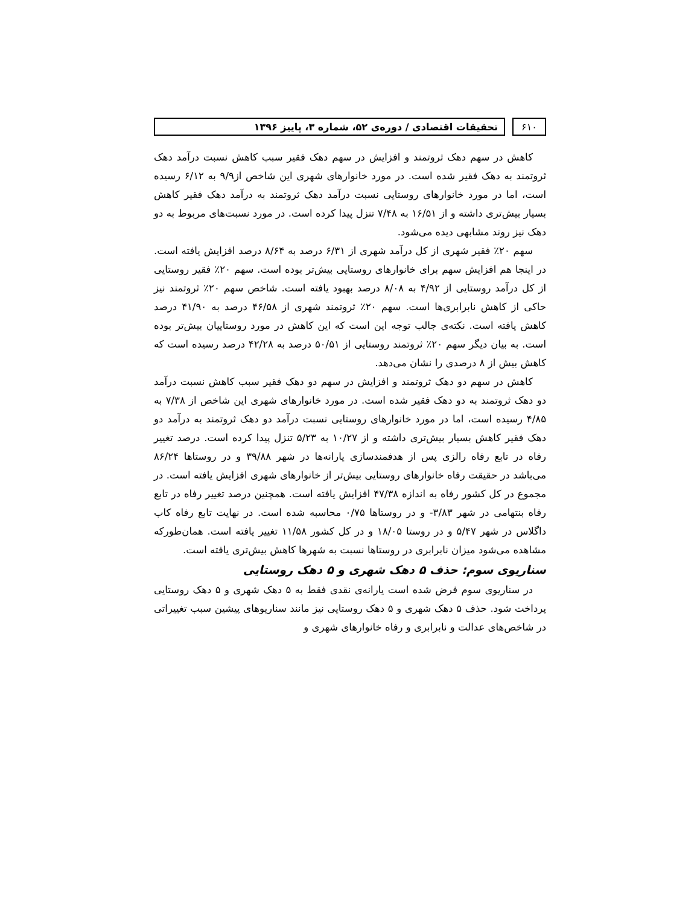۶۱۰ تحقیقات اقتصادی / دوره‌ی ۵۲، شماره ۳، پاییز ۱۳۹۶
کاهش در سهم دهک ثروتمند و افزایش در سهم دهک فقیر سبب کاهش نسبت درآمد دهک ثروتمند به دهک فقیر شده است. در مورد خانوارهای شهری این شاخص از۹/۹ به ۶/۱۲ رسیده است، اما در مورد خانوارهای روستایی نسبت درآمد دهک ثروتمند به درآمد دهک فقیر کاهش بسیار بیش‌تری داشته و از ۱۶/۵۱ به ۷/۴۸ تنزل پیدا کرده است. در مورد نسبت‌های مربوط به دو دهک نیز روند مشابهی دیده می‌شود.
سهم ۲۰٪ فقیر شهری از کل درآمد شهری از ۶/۳۱ درصد به ۸/۶۴ درصد افزایش یافته است. در اینجا هم افزایش سهم برای خانوارهای روستایی بیش‌تر بوده است. سهم ۲۰٪ فقیر روستایی از کل درآمد روستایی از ۴/۹۲ به ۸/۰۸ درصد بهبود یافته است. شاخص سهم ۲۰٪ ثروتمند نیز حاکی از کاهش نابرابری‌ها است. سهم ۲۰٪ ثروتمند شهری از ۴۶/۵۸ درصد به ۴۱/۹۰ درصد کاهش یافته است. نکته‌ی جالب توجه این است که این کاهش در مورد روستاییان بیش‌تر بوده است. به بیان دیگر سهم ۲۰٪ ثروتمند روستایی از ۵۰/۵۱ درصد به ۴۲/۲۸ درصد رسیده است که کاهش بیش از ۸ درصدی را نشان می‌دهد.
کاهش در سهم دو دهک ثروتمند و افزایش در سهم دو دهک فقیر سبب کاهش نسبت درآمد دو دهک ثروتمند به دو دهک فقیر شده است. در مورد خانوارهای شهری این شاخص از ۷/۳۸ به ۴/۸۵ رسیده است، اما در مورد خانوارهای روستایی نسبت درآمد دو دهک ثروتمند به درآمد دو دهک فقیر کاهش بسیار بیش‌تری داشته و از ۱۰/۲۷ به ۵/۲۳ تنزل پیدا کرده است. درصد تغییر رفاه در تابع رفاه رالزی پس از هدفمندسازی یارانه‌ها در شهر ۳۹/۸۸ و در روستاها ۸۶/۲۴ می‌باشد در حقیقت رفاه خانوارهای روستایی بیش‌تر از خانوارهای شهری افزایش یافته است. در مجموع در کل کشور رفاه به اندازه ۴۷/۳۸ افزایش یافته است. همچنین درصد تغییر رفاه در تابع رفاه بنتهامی در شهر ۳/۸۳- و در روستاها ۰/۷۵ محاسبه شده است. در نهایت تابع رفاه کاب داگلاس در شهر ۵/۴۷ و در روستا ۱۸/۰۵ و در کل کشور ۱۱/۵۸ تغییر یافته است. همان‌طورکه مشاهده می‌شود میزان نابرابری در روستاها نسبت به شهرها کاهش بیش‌تری یافته است.
سناریوی سوم: حذف ۵ دهک شهری و ۵ دهک روستایی
در سناریوی سوم فرض شده است یارانه‌ی نقدی فقط به ۵ دهک شهری و ۵ دهک روستایی پرداخت شود. حذف ۵ دهک شهری و ۵ دهک روستایی نیز مانند سناریوهای پیشین سبب تغییراتی در شاخص‌های عدالت و نابرابری و رفاه خانوارهای شهری و